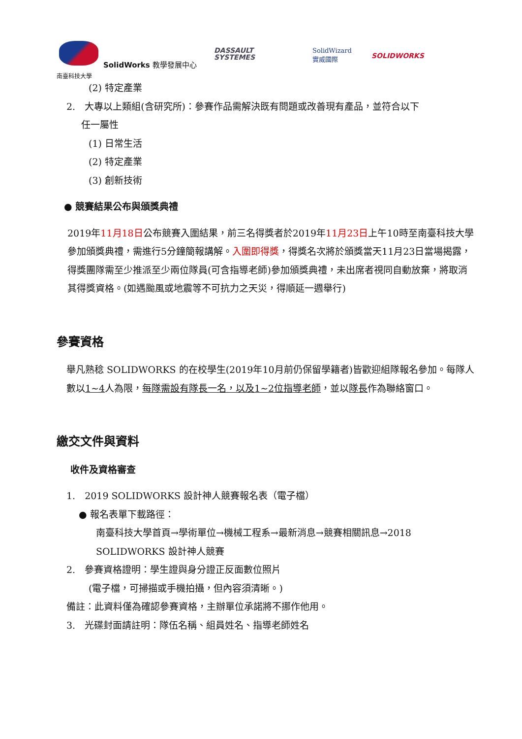SolidWorks 教學發展中心
南臺科技大學
DASSAULT
SYSTEMES
SolidWizard
實威國際
SOLIDWORKS
(2) 特定產業
2.　大專以上類組(含研究所)：參賽作品需解決既有問題或改善現有產品，並符合以下
任一屬性
(1) 日常生活
(2) 特定產業
(3) 創新技術
● 競賽結果公布與頒獎典禮
2019年11月18日公布競賽入圍結果，前三名得獎者於2019年11月23日上午10時至南臺科技大學參加頒獎典禮，需進行5分鐘簡報講解。入圍即得獎，得獎名次將於頒獎當天11月23日當場揭露，得獎團隊需至少推派至少兩位隊員(可含指導老師)參加頒獎典禮，未出席者視同自動放棄，將取消其得獎資格。(如遇颱風或地震等不可抗力之天災，得順延一週舉行)
參賽資格
舉凡熟稔 SOLIDWORKS 的在校學生(2019年10月前仍保留學籍者)皆歡迎組隊報名參加。每隊人數以1~4人為限，每隊需設有隊長一名，以及1~2位指導老師，並以隊長作為聯絡窗口。
繳交文件與資料
收件及資格審查
1.　2019 SOLIDWORKS 設計神人競賽報名表（電子檔）
● 報名表單下載路徑：
南臺科技大學首頁→學術單位→機械工程系→最新消息→競賽相關訊息→2018 SOLIDWORKS 設計神人競賽
2.　參賽資格證明：學生證與身分證正反面數位照片
(電子檔，可掃描或手機拍攝，但內容須清晰。)
備註：此資料僅為確認參賽資格，主辦單位承諾將不挪作他用。
3.　光碟封面請註明：隊伍名稱、組員姓名、指導老師姓名